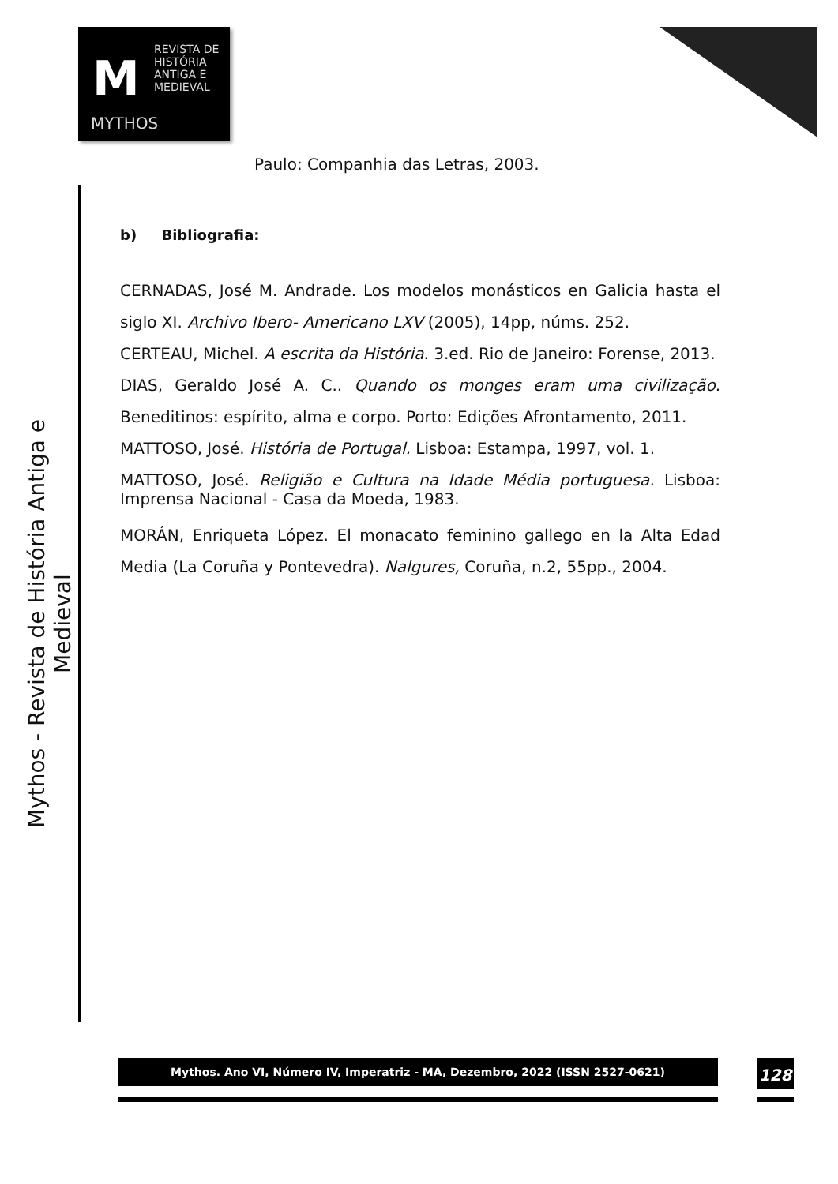M
REVISTA DE
HISTÓRIA
ANTIGA E
MEDIEVAL
MYTHOS
Mythos - Revista de História Antiga e Medieval
Paulo: Companhia das Letras, 2003.
b) Bibliografia:
CERNADAS, José M. Andrade. Los modelos monásticos en Galicia hasta el siglo XI. Archivo Ibero- Americano LXV (2005), 14pp, núms. 252.
CERTEAU, Michel. A escrita da História. 3.ed. Rio de Janeiro: Forense, 2013.
DIAS, Geraldo José A. C.. Quando os monges eram uma civilização. Beneditinos: espírito, alma e corpo. Porto: Edições Afrontamento, 2011.
MATTOSO, José. História de Portugal. Lisboa: Estampa, 1997, vol. 1.
MATTOSO, José. Religião e Cultura na Idade Média portuguesa. Lisboa: Imprensa Nacional - Casa da Moeda, 1983.
MORÁN, Enriqueta López. El monacato feminino gallego en la Alta Edad Media (La Coruña y Pontevedra). Nalgures, Coruña, n.2, 55pp., 2004.
Mythos. Ano VI, Número IV, Imperatriz - MA, Dezembro, 2022 (ISSN 2527-0621) 128